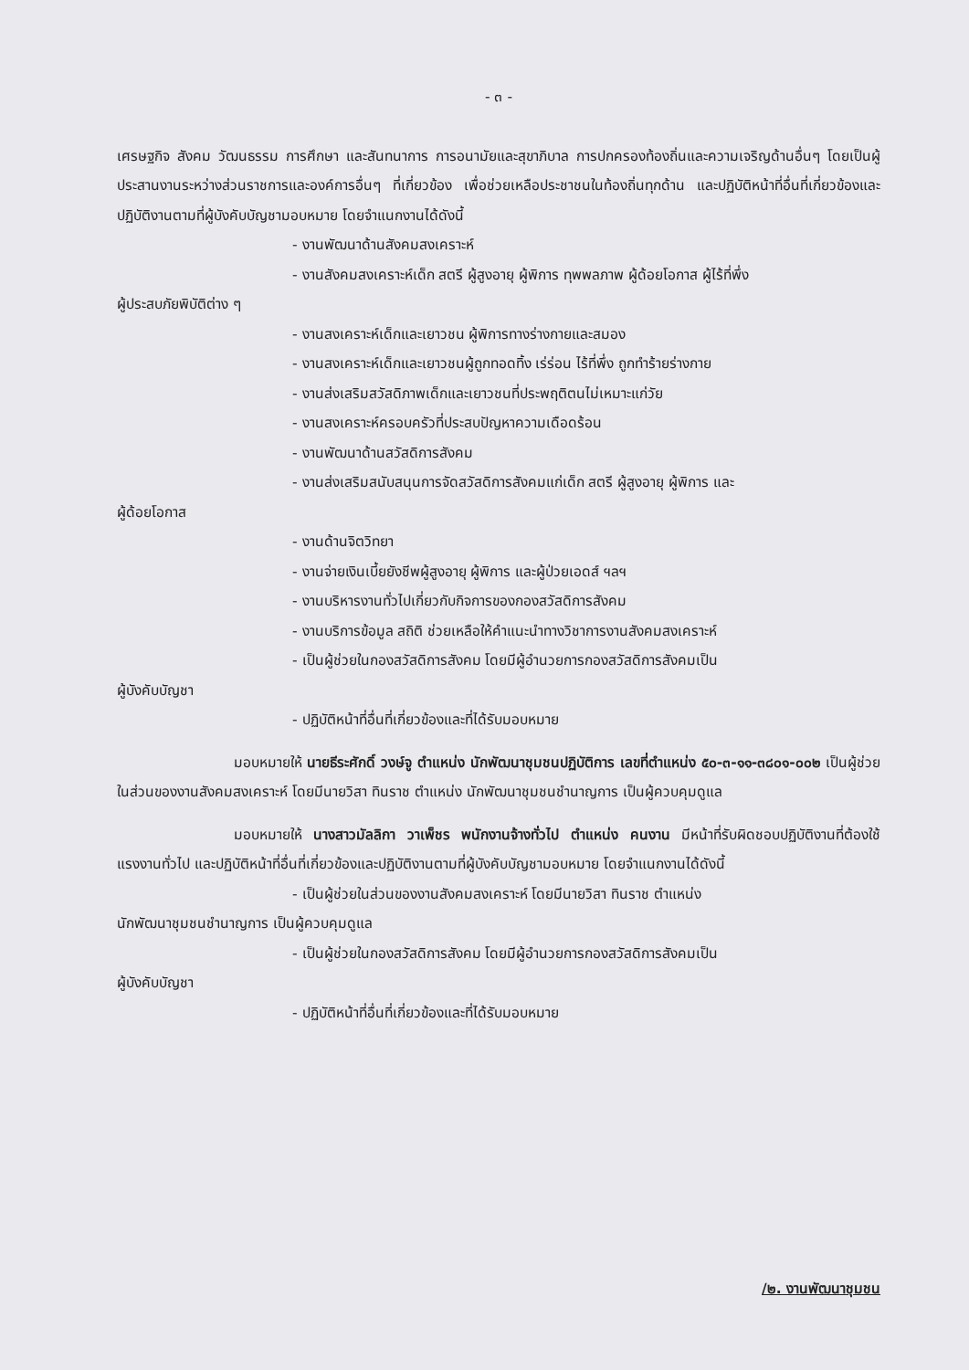- ๓ -
เศรษฐกิจ สังคม วัฒนธรรม การศึกษา และสันทนาการ การอนามัยและสุขาภิบาล การปกครองท้องถิ่นและความเจริญด้านอื่นๆ โดยเป็นผู้ประสานงานระหว่างส่วนราชการและองค์การอื่นๆ ที่เกี่ยวข้อง เพื่อช่วยเหลือประชาชนในท้องถิ่นทุกด้าน และปฏิบัติหน้าที่อื่นที่เกี่ยวข้องและปฏิบัติงานตามที่ผู้บังคับบัญชามอบหมาย โดยจำแนกงานได้ดังนี้
- งานพัฒนาด้านสังคมสงเคราะห์
- งานสังคมสงเคราะห์เด็ก สตรี ผู้สูงอายุ ผู้พิการ ทุพพลภาพ ผู้ด้อยโอกาส ผู้ไร้ที่พึ่ง
ผู้ประสบภัยพิบัติต่าง ๆ
- งานสงเคราะห์เด็กและเยาวชน ผู้พิการทางร่างกายและสมอง
- งานสงเคราะห์เด็กและเยาวชนผู้ถูกทอดทิ้ง เร่ร่อน ไร้ที่พึ่ง ถูกทำร้ายร่างกาย
- งานส่งเสริมสวัสดิภาพเด็กและเยาวชนที่ประพฤติตนไม่เหมาะแก่วัย
- งานสงเคราะห์ครอบครัวที่ประสบปัญหาความเดือดร้อน
- งานพัฒนาด้านสวัสดิการสังคม
- งานส่งเสริมสนับสนุนการจัดสวัสดิการสังคมแก่เด็ก สตรี ผู้สูงอายุ ผู้พิการ และ
ผู้ด้อยโอกาส
- งานด้านจิตวิทยา
- งานจ่ายเงินเบี้ยยังชีพผู้สูงอายุ ผู้พิการ และผู้ป่วยเอดส์ ฯลฯ
- งานบริหารงานทั่วไปเกี่ยวกับกิจการของกองสวัสดิการสังคม
- งานบริการข้อมูล สถิติ ช่วยเหลือให้คำแนะนำทางวิชาการงานสังคมสงเคราะห์
- เป็นผู้ช่วยในกองสวัสดิการสังคม โดยมีผู้อำนวยการกองสวัสดิการสังคมเป็น
ผู้บังคับบัญชา
- ปฏิบัติหน้าที่อื่นที่เกี่ยวข้องและที่ได้รับมอบหมาย
มอบหมายให้ นายธีระศักดิ์ วงษ์จู ตำแหน่ง นักพัฒนาชุมชนปฏิบัติการ เลขที่ตำแหน่ง ๕๐-๓-๑๑-๓๘๐๑-๐๐๒ เป็นผู้ช่วยในส่วนของงานสังคมสงเคราะห์ โดยมีนายวิสา ทินราช ตำแหน่ง นักพัฒนาชุมชนชำนาญการ เป็นผู้ควบคุมดูแล
มอบหมายให้ นางสาวมัลลิกา วาเพ็ชร พนักงานจ้างทั่วไป ตำแหน่ง คนงาน มีหน้าที่รับผิดชอบปฏิบัติงานที่ต้องใช้แรงงานทั่วไป และปฏิบัติหน้าที่อื่นที่เกี่ยวข้องและปฏิบัติงานตามที่ผู้บังคับบัญชามอบหมาย โดยจำแนกงานได้ดังนี้
- เป็นผู้ช่วยในส่วนของงานสังคมสงเคราะห์ โดยมีนายวิสา ทินราช ตำแหน่ง
นักพัฒนาชุมชนชำนาญการ เป็นผู้ควบคุมดูแล
- เป็นผู้ช่วยในกองสวัสดิการสังคม โดยมีผู้อำนวยการกองสวัสดิการสังคมเป็น
ผู้บังคับบัญชา
- ปฏิบัติหน้าที่อื่นที่เกี่ยวข้องและที่ได้รับมอบหมาย
/๒. งานพัฒนาชุมชน